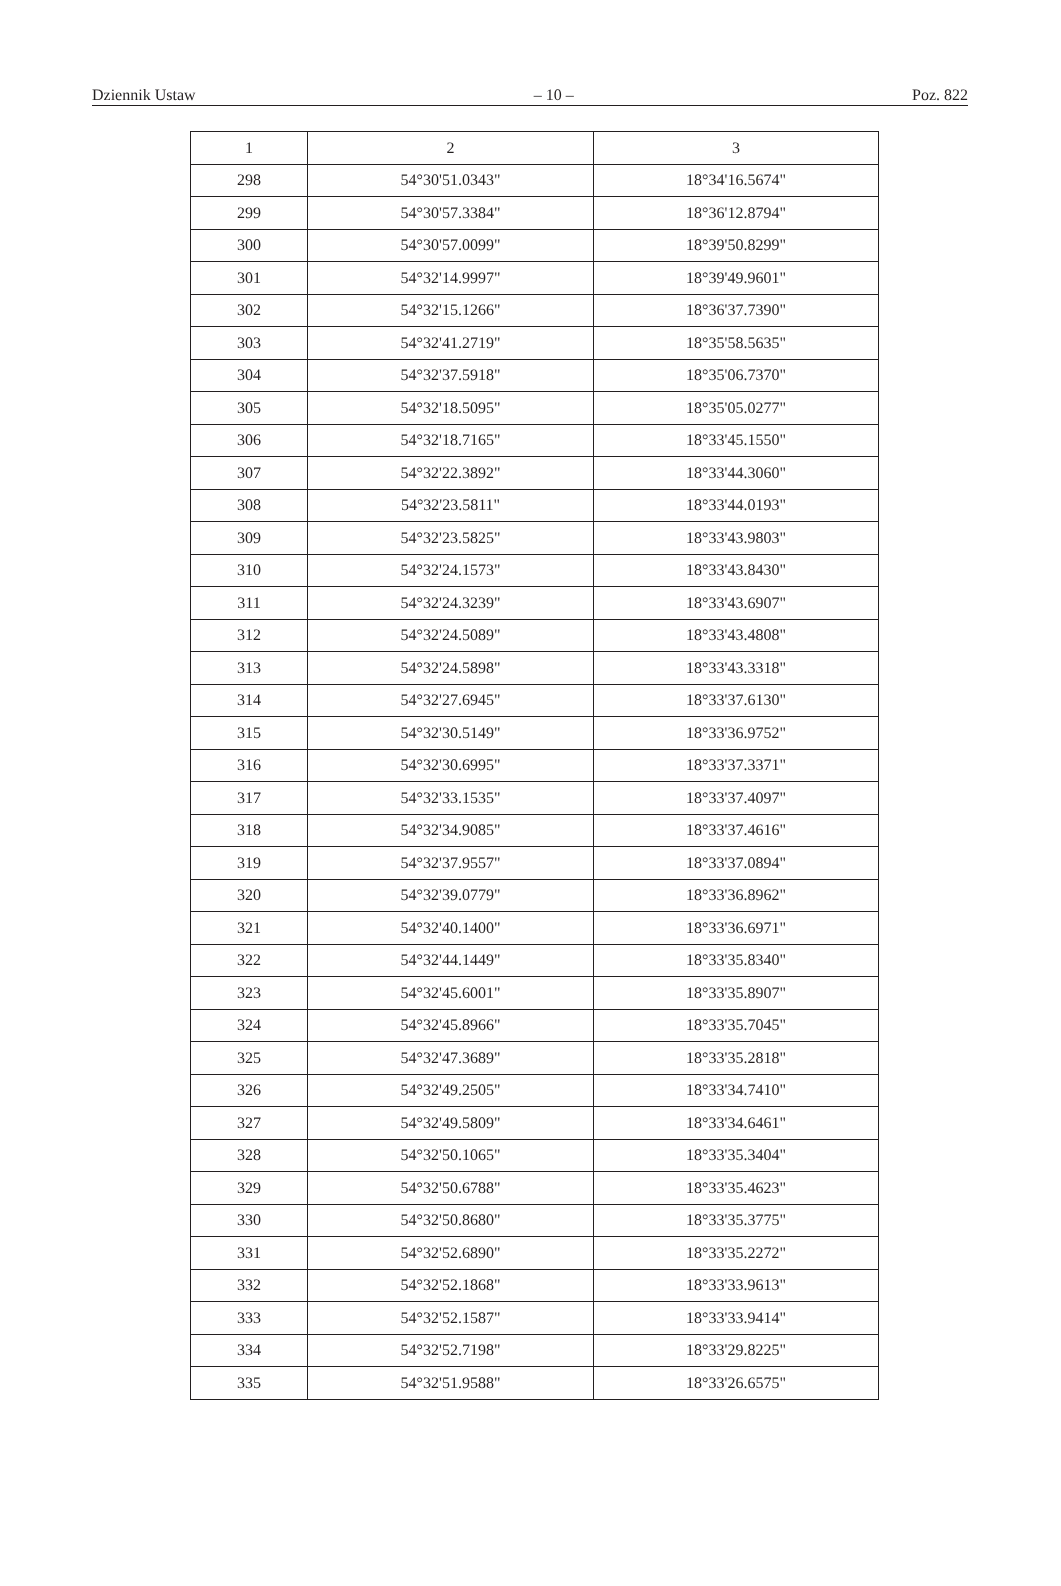Dziennik Ustaw – 10 – Poz. 822
| 1 | 2 | 3 |
| --- | --- | --- |
| 298 | 54°30'51.0343" | 18°34'16.5674" |
| 299 | 54°30'57.3384" | 18°36'12.8794" |
| 300 | 54°30'57.0099" | 18°39'50.8299" |
| 301 | 54°32'14.9997" | 18°39'49.9601" |
| 302 | 54°32'15.1266" | 18°36'37.7390" |
| 303 | 54°32'41.2719" | 18°35'58.5635" |
| 304 | 54°32'37.5918" | 18°35'06.7370" |
| 305 | 54°32'18.5095" | 18°35'05.0277" |
| 306 | 54°32'18.7165" | 18°33'45.1550" |
| 307 | 54°32'22.3892" | 18°33'44.3060" |
| 308 | 54°32'23.5811" | 18°33'44.0193" |
| 309 | 54°32'23.5825" | 18°33'43.9803" |
| 310 | 54°32'24.1573" | 18°33'43.8430" |
| 311 | 54°32'24.3239" | 18°33'43.6907" |
| 312 | 54°32'24.5089" | 18°33'43.4808" |
| 313 | 54°32'24.5898" | 18°33'43.3318" |
| 314 | 54°32'27.6945" | 18°33'37.6130" |
| 315 | 54°32'30.5149" | 18°33'36.9752" |
| 316 | 54°32'30.6995" | 18°33'37.3371" |
| 317 | 54°32'33.1535" | 18°33'37.4097" |
| 318 | 54°32'34.9085" | 18°33'37.4616" |
| 319 | 54°32'37.9557" | 18°33'37.0894" |
| 320 | 54°32'39.0779" | 18°33'36.8962" |
| 321 | 54°32'40.1400" | 18°33'36.6971" |
| 322 | 54°32'44.1449" | 18°33'35.8340" |
| 323 | 54°32'45.6001" | 18°33'35.8907" |
| 324 | 54°32'45.8966" | 18°33'35.7045" |
| 325 | 54°32'47.3689" | 18°33'35.2818" |
| 326 | 54°32'49.2505" | 18°33'34.7410" |
| 327 | 54°32'49.5809" | 18°33'34.6461" |
| 328 | 54°32'50.1065" | 18°33'35.3404" |
| 329 | 54°32'50.6788" | 18°33'35.4623" |
| 330 | 54°32'50.8680" | 18°33'35.3775" |
| 331 | 54°32'52.6890" | 18°33'35.2272" |
| 332 | 54°32'52.1868" | 18°33'33.9613" |
| 333 | 54°32'52.1587" | 18°33'33.9414" |
| 334 | 54°32'52.7198" | 18°33'29.8225" |
| 335 | 54°32'51.9588" | 18°33'26.6575" |